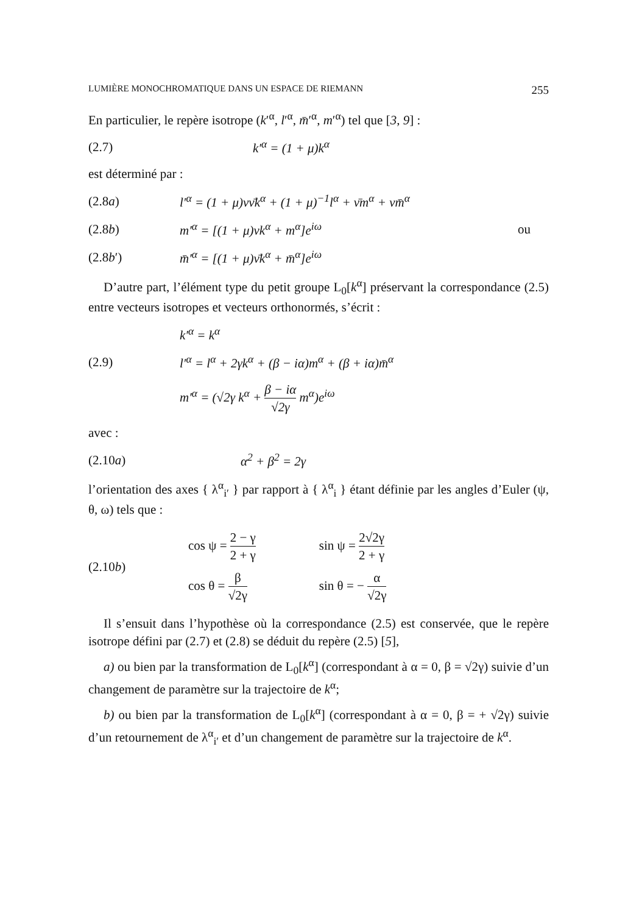LUMIÈRE MONOCHROMATIQUE DANS UN ESPACE DE RIEMANN 255
En particulier, le repère isotrope (k′<sup>α</sup>, l′<sup>α</sup>, m̄′<sup>α</sup>, m′<sup>α</sup>) tel que [3, 9] :
(2.7) k′<sup>α</sup> = (1 + μ)k<sup>α</sup>
est déterminé par :
(2.8a) l′<sup>α</sup> = (1 + μ)νν̄k<sup>α</sup> + (1 + μ)<sup>−1</sup>l<sup>α</sup> + ν̄m<sup>α</sup> + νm̄<sup>α</sup>
(2.8b) m′<sup>α</sup> = [(1 + μ)νk<sup>α</sup> + m<sup>α</sup>]e<sup>iω</sup> ou
(2.8b′) m̄′<sup>α</sup> = [(1 + μ)ν̄k<sup>α</sup> + m̄<sup>α</sup>]e<sup>iω</sup>
D’autre part, l’élément type du petit groupe L<sub>0</sub>[k<sup>α</sup>] préservant la correspondance (2.5) entre vecteurs isotropes et vecteurs orthonormés, s’écrit :
k′<sup>α</sup> = k<sup>α</sup>
(2.9) l′<sup>α</sup> = l<sup>α</sup> + 2γk<sup>α</sup> + (β − iα)m<sup>α</sup> + (β + iα)m̄<sup>α</sup>
m′<sup>α</sup> = (√2γ k<sup>α</sup> + β − iα √2γ m<sup>α</sup>)e<sup>iω</sup>
avec :
(2.10a) α<sup>2</sup> + β<sup>2</sup> = 2γ
l’orientation des axes { λ<sup>α</sup><sub>i′</sub> } par rapport à { λ<sup>α</sup><sub>i</sub> } étant définie par les angles d’Euler (ψ, θ, ω) tels que :
(2.10b)
| cos ψ = 2 − γ 2 + γ | sin ψ = 2√2γ 2 + γ |
| cos θ = β √2γ | sin θ = − α √2γ |
Il s’ensuit dans l’hypothèse où la correspondance (2.5) est conservée, que le repère isotrope défini par (2.7) et (2.8) se déduit du repère (2.5) [5],
a) ou bien par la transformation de L<sub>0</sub>[k<sup>α</sup>] (correspondant à α = 0, β = √2γ) suivie d’un changement de paramètre sur la trajectoire de k<sup>α</sup>;
b) ou bien par la transformation de L<sub>0</sub>[k<sup>α</sup>] (correspondant à α = 0, β = + √2γ) suivie d’un retournement de λ<sup>α</sup><sub>i′</sub> et d’un changement de paramètre sur la trajectoire de k<sup>α</sup>.